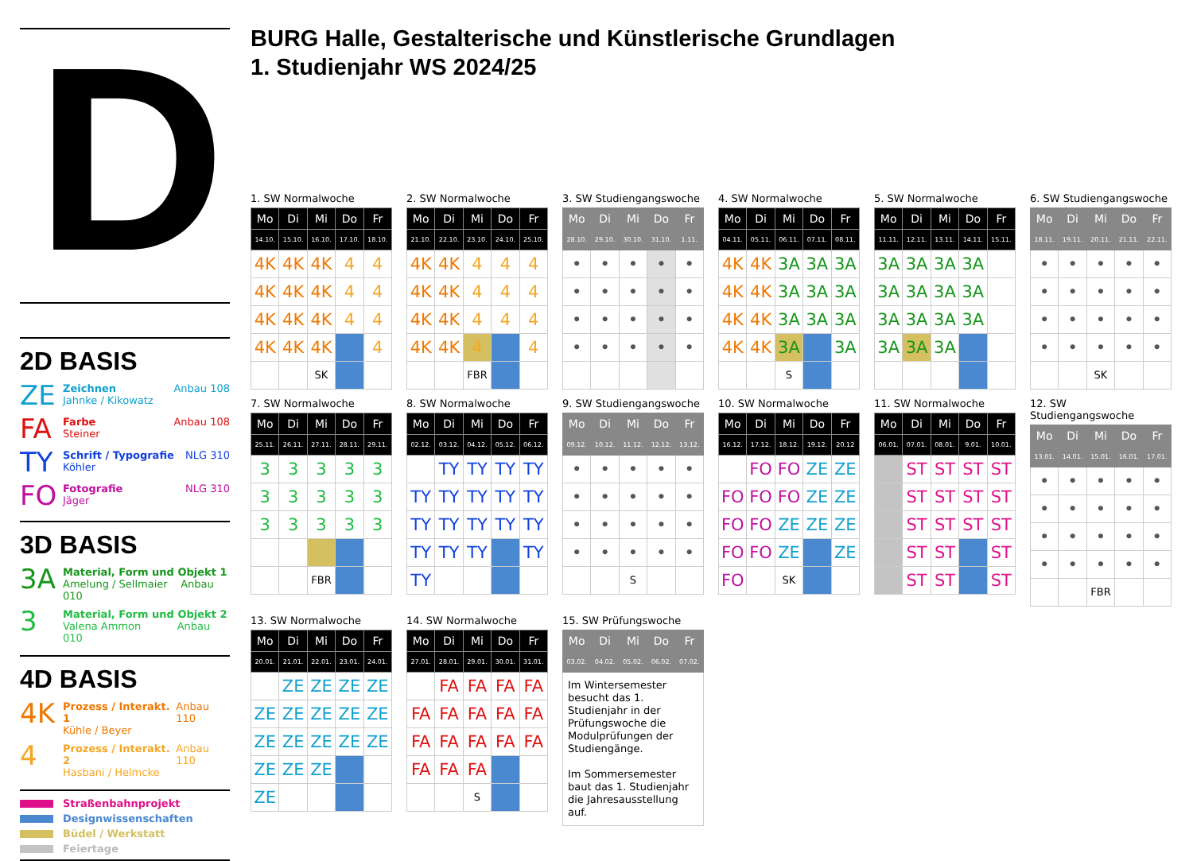D
2D BASIS
ZE
Zeichnen Anbau 108
Jahnke / Kikowatz
FA
Farbe Anbau 108
Steiner
TY
Schrift / Typografie NLG 310
Köhler
FO
Fotografie NLG 310
Jäger
3D BASIS
3A
Material, Form und Objekt 1
Amelung / Sellmaier Anbau 010
3
Material, Form und Objekt 2
Valena Ammon Anbau 010
4D BASIS
4K
Prozess / Interakt. 1 Anbau 110
Kühle / Beyer
4
Prozess / Interakt. 2 Anbau 110
Hasbani / Helmcke
Straßenbahnprojekt
Designwissenschaften
Büdel / Werkstatt
Feiertage
BURG Halle, Gestalterische und Künstlerische Grundlagen
1. Studienjahr WS 2024/25
1. SW Normalwoche
| Mo | Di | Mi | Do | Fr |
| --- | --- | --- | --- | --- |
| 14.10. | 15.10. | 16.10. | 17.10. | 18.10. |
| 4K | 4K | 4K | 4 | 4 |
| 4K | 4K | 4K | 4 | 4 |
| 4K | 4K | 4K | 4 | 4 |
| 4K | 4K | 4K | | 4 |
| | | SK | | |
2. SW Normalwoche
| Mo | Di | Mi | Do | Fr |
| --- | --- | --- | --- | --- |
| 21.10. | 22.10. | 23.10. | 24.10. | 25.10. |
| 4K | 4K | 4 | 4 | 4 |
| 4K | 4K | 4 | 4 | 4 |
| 4K | 4K | 4 | 4 | 4 |
| 4K | 4K | 4 | | 4 |
| | | FBR | | |
3. SW Studiengangswoche
| Mo | Di | Mi | Do | Fr |
| --- | --- | --- | --- | --- |
| 28.10. | 29.10. | 30.10. | 31.10. | 1.11. |
| • | • | • | • | • |
| • | • | • | • | • |
| • | • | • | • | • |
| • | • | • | • | • |
4. SW Normalwoche
| Mo | Di | Mi | Do | Fr |
| --- | --- | --- | --- | --- |
| 04.11. | 05.11. | 06.11. | 07.11. | 08.11. |
| 4K | 4K | 3A | 3A | 3A |
| 4K | 4K | 3A | 3A | 3A |
| 4K | 4K | 3A | 3A | 3A |
| 4K | 4K | 3A | | 3A |
| | | S | | |
5. SW Normalwoche
| Mo | Di | Mi | Do | Fr |
| --- | --- | --- | --- | --- |
| 11.11. | 12.11. | 13.11. | 14.11. | 15.11. |
| 3A | 3A | 3A | 3A | |
| 3A | 3A | 3A | 3A | |
| 3A | 3A | 3A | 3A | |
| 3A | 3A | 3A | | |
6. SW Studiengangswoche
| Mo | Di | Mi | Do | Fr |
| --- | --- | --- | --- | --- |
| 18.11. | 19.11. | 20.11. | 21.11. | 22.11. |
| • | • | • | • | • |
| • | • | • | • | • |
| • | • | • | • | • |
| • | • | • | • | • |
| | | SK | | |
7. SW Normalwoche
| Mo | Di | Mi | Do | Fr |
| --- | --- | --- | --- | --- |
| 25.11. | 26.11. | 27.11. | 28.11. | 29.11. |
| 3 | 3 | 3 | 3 | 3 |
| 3 | 3 | 3 | 3 | 3 |
| 3 | 3 | 3 | 3 | 3 |
| | | FBR | | |
8. SW Normalwoche
| Mo | Di | Mi | Do | Fr |
| --- | --- | --- | --- | --- |
| 02.12. | 03.12. | 04.12. | 05.12. | 06.12. |
| | TY | TY | TY | TY |
| TY | TY | TY | TY | TY |
| TY | TY | TY | TY | TY |
| TY | TY | TY | | TY |
| TY | | | | |
9. SW Studiengangswoche
| Mo | Di | Mi | Do | Fr |
| --- | --- | --- | --- | --- |
| 09.12. | 10.12. | 11.12. | 12.12. | 13.12. |
| • | • | • | • | • |
| • | • | • | • | • |
| • | • | • | • | • |
| • | • | • | • | • |
| | | S | | |
10. SW Normalwoche
| Mo | Di | Mi | Do | Fr |
| --- | --- | --- | --- | --- |
| 16.12. | 17.12. | 18.12. | 19.12. | 20.12 |
| | FO | FO | ZE | ZE |
| FO | FO | FO | ZE | ZE |
| FO | FO | ZE | ZE | ZE |
| FO | FO | ZE | | ZE |
| FO | | SK | | |
11. SW Normalwoche
| Mo | Di | Mi | Do | Fr |
| --- | --- | --- | --- | --- |
| 06.01. | 07.01. | 08.01. | 9.01. | 10.01. |
| | ST | ST | ST | ST |
| | ST | ST | ST | ST |
| | ST | ST | ST | ST |
| | ST | ST | | ST |
| | ST | ST | | ST |
12. SW Studiengangswoche
| Mo | Di | Mi | Do | Fr |
| --- | --- | --- | --- | --- |
| 13.01. | 14.01. | 15.01. | 16.01. | 17.01. |
| • | • | • | • | • |
| • | • | • | • | • |
| • | • | • | • | • |
| • | • | • | • | • |
| | | FBR | | |
13. SW Normalwoche
| Mo | Di | Mi | Do | Fr |
| --- | --- | --- | --- | --- |
| 20.01. | 21.01. | 22.01. | 23.01. | 24.01. |
| | ZE | ZE | ZE | ZE |
| ZE | ZE | ZE | ZE | ZE |
| ZE | ZE | ZE | ZE | ZE |
| ZE | ZE | ZE | | |
| ZE | | | | |
14. SW Normalwoche
| Mo | Di | Mi | Do | Fr |
| --- | --- | --- | --- | --- |
| 27.01. | 28.01. | 29.01. | 30.01. | 31.01. |
| | FA | FA | FA | FA |
| FA | FA | FA | FA | FA |
| FA | FA | FA | FA | FA |
| FA | FA | FA | | |
| | | S | | |
15. SW Prüfungswoche
| Mo | Di | Mi | Do | Fr |
| --- | --- | --- | --- | --- |
| 03.02. | 04.02. | 05.02. | 06.02. | 07.02. |
| Im Wintersemester besucht das 1. Studienjahr in der Prüfungswoche die Modulprüfungen der Studiengänge. Im Sommersemester baut das 1. Studienjahr die Jahresausstellung auf. | | | | |